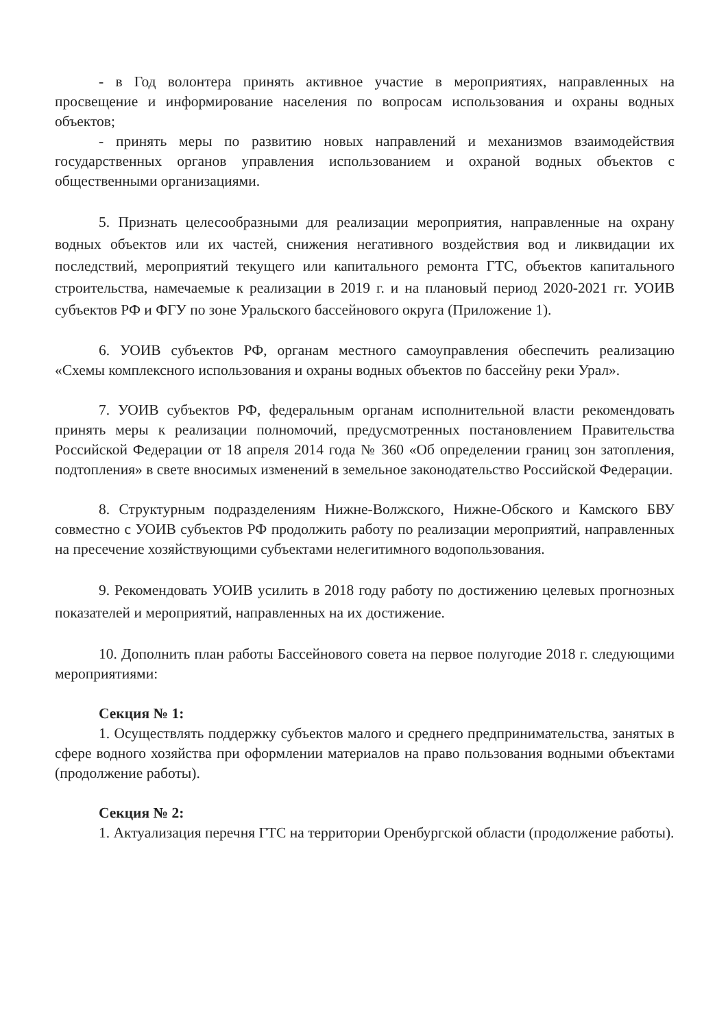- в Год волонтера принять активное участие в мероприятиях, направленных на просвещение и информирование населения по вопросам использования и охраны водных объектов;
- принять меры по развитию новых направлений и механизмов взаимодействия государственных органов управления использованием и охраной водных объектов с общественными организациями.
5. Признать целесообразными для реализации мероприятия, направленные на охрану водных объектов или их частей, снижения негативного воздействия вод и ликвидации их последствий, мероприятий текущего или капитального ремонта ГТС, объектов капитального строительства, намечаемые к реализации в 2019 г. и на плановый период 2020-2021 гг. УОИВ субъектов РФ и ФГУ по зоне Уральского бассейнового округа (Приложение 1).
6. УОИВ субъектов РФ, органам местного самоуправления обеспечить реализацию «Схемы комплексного использования и охраны водных объектов по бассейну реки Урал».
7. УОИВ субъектов РФ, федеральным органам исполнительной власти рекомендовать принять меры к реализации полномочий, предусмотренных постановлением Правительства Российской Федерации от 18 апреля 2014 года № 360 «Об определении границ зон затопления, подтопления» в свете вносимых изменений в земельное законодательство Российской Федерации.
8. Структурным подразделениям Нижне-Волжского, Нижне-Обского и Камского БВУ совместно с УОИВ субъектов РФ продолжить работу по реализации мероприятий, направленных на пресечение хозяйствующими субъектами нелегитимного водопользования.
9. Рекомендовать УОИВ усилить в 2018 году работу по достижению целевых прогнозных показателей и мероприятий, направленных на их достижение.
10. Дополнить план работы Бассейнового совета на первое полугодие 2018 г. следующими мероприятиями:
Секция № 1:
1. Осуществлять поддержку субъектов малого и среднего предпринимательства, занятых в сфере водного хозяйства при оформлении материалов на право пользования водными объектами (продолжение работы).
Секция № 2:
1. Актуализация перечня ГТС на территории Оренбургской области (продолжение работы).